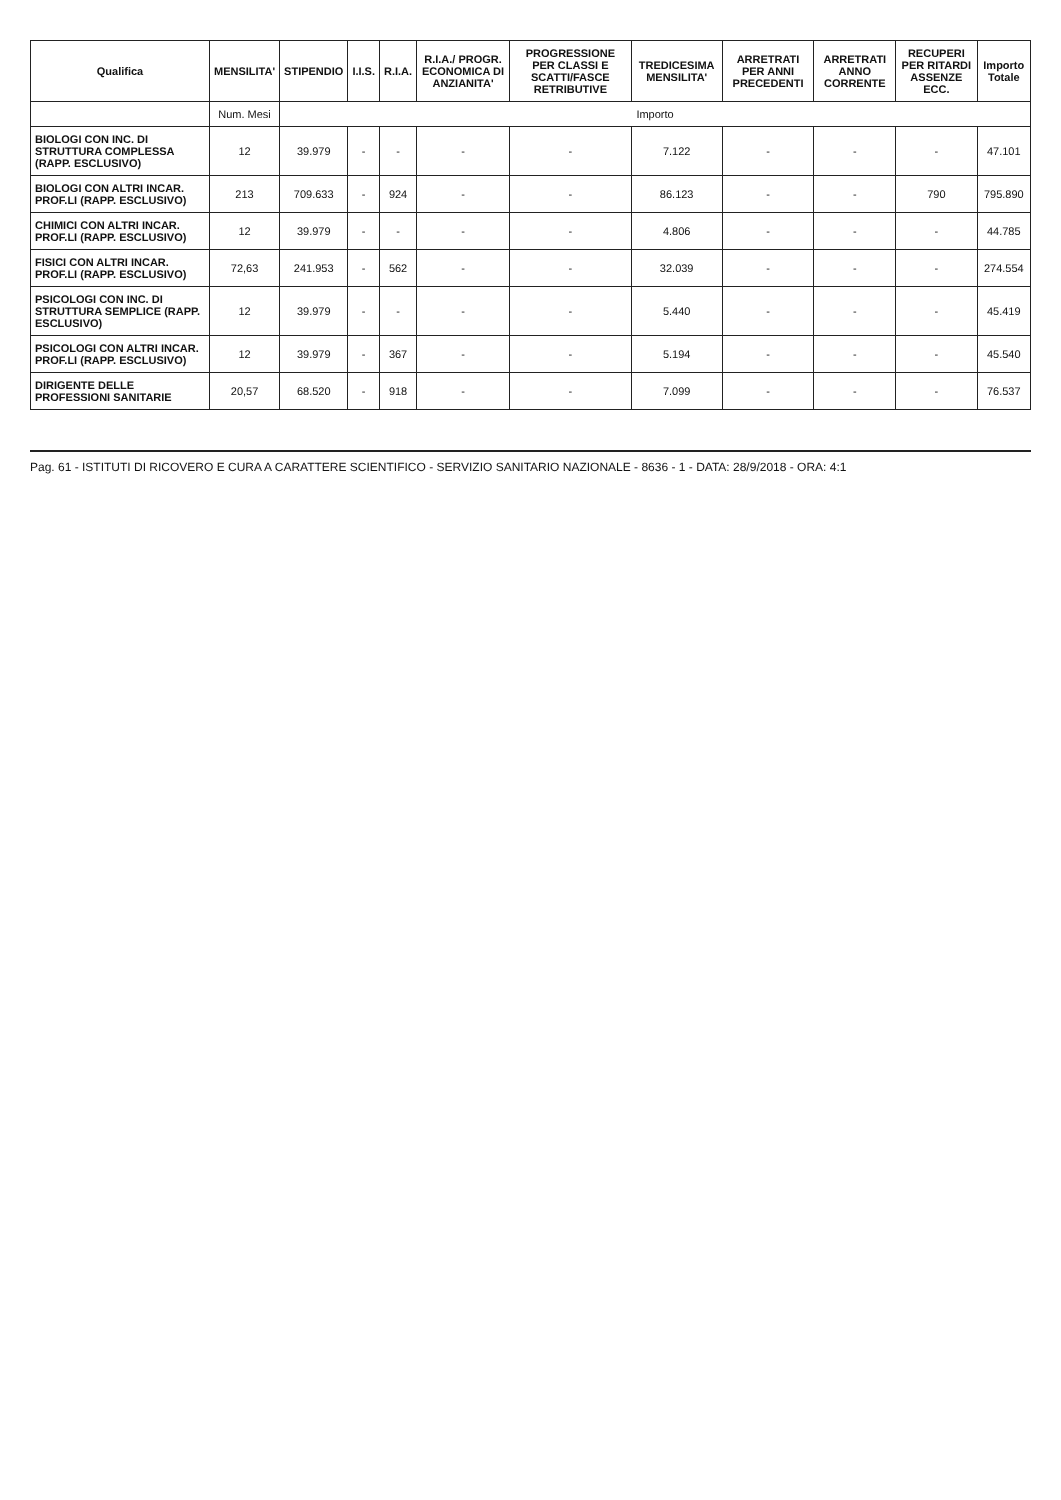| Qualifica | MENSILITA' | STIPENDIO | I.I.S. | R.I.A. | R.I.A./ PROGR. ECONOMICA DI ANZIANITA' | PROGRESSIONE PER CLASSI E SCATTI/FASCE RETRIBUTIVE | TREDICESIMA MENSILITA' | ARRETRATI PER ANNI PRECEDENTI | ARRETRATI ANNO CORRENTE | RECUPERI PER RITARDI ASSENZE ECC. | Importo Totale |
| --- | --- | --- | --- | --- | --- | --- | --- | --- | --- | --- | --- |
| | Num. Mesi | Importo | | | | | | | | | |
| BIOLOGI CON INC. DI STRUTTURA COMPLESSA (RAPP. ESCLUSIVO) | 12 | 39.979 | - | - | - | - | 7.122 | - | - | - | 47.101 |
| BIOLOGI CON ALTRI INCAR. PROF.LI (RAPP. ESCLUSIVO) | 213 | 709.633 | - | 924 | - | - | 86.123 | - | - | 790 | 795.890 |
| CHIMICI CON ALTRI INCAR. PROF.LI (RAPP. ESCLUSIVO) | 12 | 39.979 | - | - | - | - | 4.806 | - | - | - | 44.785 |
| FISICI CON ALTRI INCAR. PROF.LI (RAPP. ESCLUSIVO) | 72,63 | 241.953 | - | 562 | - | - | 32.039 | - | - | - | 274.554 |
| PSICOLOGI CON INC. DI STRUTTURA SEMPLICE (RAPP. ESCLUSIVO) | 12 | 39.979 | - | - | - | - | 5.440 | - | - | - | 45.419 |
| PSICOLOGI CON ALTRI INCAR. PROF.LI (RAPP. ESCLUSIVO) | 12 | 39.979 | - | 367 | - | - | 5.194 | - | - | - | 45.540 |
| DIRIGENTE DELLE PROFESSIONI SANITARIE | 20,57 | 68.520 | - | 918 | - | - | 7.099 | - | - | - | 76.537 |
Pag. 61 - ISTITUTI DI RICOVERO E CURA A CARATTERE SCIENTIFICO - SERVIZIO SANITARIO NAZIONALE - 8636 - 1 - DATA: 28/9/2018 - ORA: 4:1